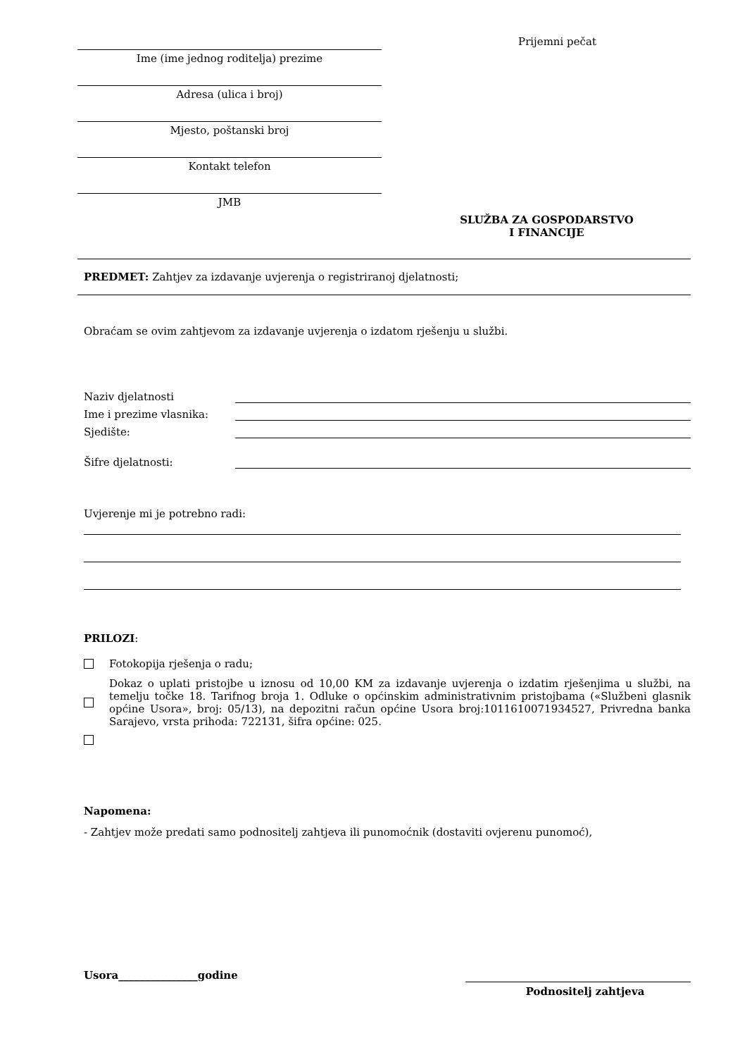Ime (ime jednog roditelja) prezime
Adresa (ulica i broj)
Mjesto, poštanski broj
Kontakt telefon
JMB
Prijemni pečat
SLUŽBA ZA GOSPODARSTVO
I FINANCIJE
PREDMET: Zahtjev za izdavanje uvjerenja o registriranoj djelatnosti;
Obraćam se ovim zahtjevom za izdavanje uvjerenja o izdatom rješenju u službi.
Naziv djelatnosti
Ime i prezime vlasnika:
Sjedište:
Šifre djelatnosti:
Uvjerenje mi je potrebno radi:
PRILOZI:
Fotokopija rješenja o radu;
Dokaz o uplati pristojbe u iznosu od 10,00 KM za izdavanje uvjerenja o izdatim rješenjima u službi, na temelju točke 18. Tarifnog broja 1. Odluke o općinskim administrativnim pristojbama («Službeni glasnik općine Usora», broj: 05/13), na depozitni račun općine Usora broj:1011610071934527, Privredna banka Sarajevo, vrsta prihoda: 722131, šifra općine: 025.
Napomena:
- Zahtjev može predati samo podnositelj zahtjeva ili punomoćnik (dostaviti ovjerenu punomoć),
Usora_______________godine
Podnositelj zahtjeva